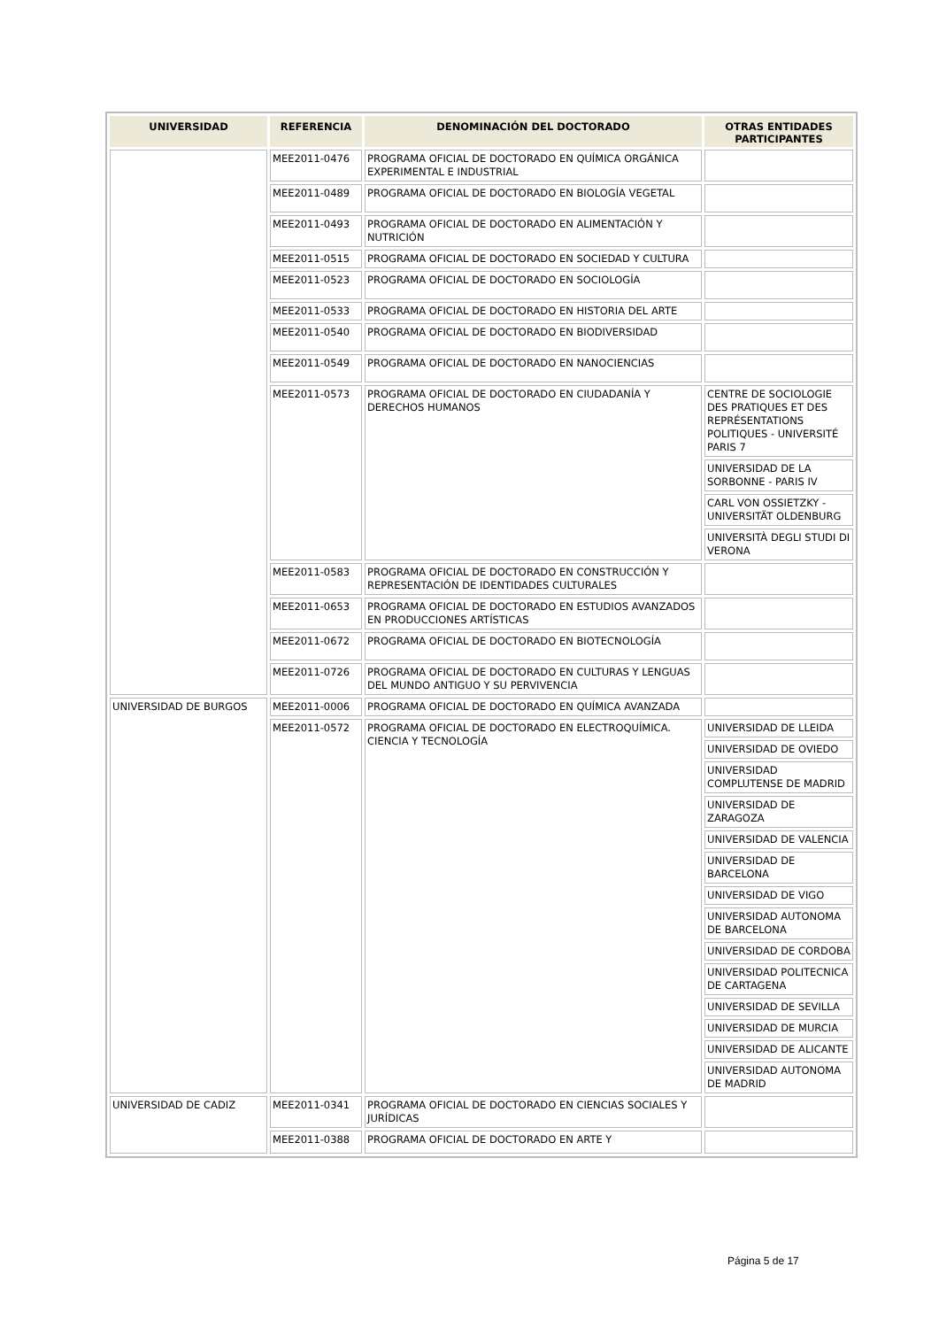| UNIVERSIDAD | REFERENCIA | DENOMINACIÓN DEL DOCTORADO | OTRAS ENTIDADES PARTICIPANTES |
| --- | --- | --- | --- |
| | MEE2011-0476 | PROGRAMA OFICIAL DE DOCTORADO EN QUÍMICA ORGÁNICA EXPERIMENTAL E INDUSTRIAL | |
| | MEE2011-0489 | PROGRAMA OFICIAL DE DOCTORADO EN BIOLOGÍA VEGETAL | |
| | MEE2011-0493 | PROGRAMA OFICIAL DE DOCTORADO EN ALIMENTACIÓN Y NUTRICIÓN | |
| | MEE2011-0515 | PROGRAMA OFICIAL DE DOCTORADO EN SOCIEDAD Y CULTURA | |
| | MEE2011-0523 | PROGRAMA OFICIAL DE DOCTORADO EN SOCIOLOGÍA | |
| | MEE2011-0533 | PROGRAMA OFICIAL DE DOCTORADO EN HISTORIA DEL ARTE | |
| | MEE2011-0540 | PROGRAMA OFICIAL DE DOCTORADO EN BIODIVERSIDAD | |
| | MEE2011-0549 | PROGRAMA OFICIAL DE DOCTORADO EN NANOCIENCIAS | |
| | MEE2011-0573 | PROGRAMA OFICIAL DE DOCTORADO EN CIUDADANÍA Y DERECHOS HUMANOS | CENTRE DE SOCIOLOGIE DES PRATIQUES ET DES REPRÉSENTATIONS POLITIQUES - UNIVERSITÉ PARIS 7 |
| | | | UNIVERSIDAD DE LA SORBONNE - PARIS IV |
| | | | CARL VON OSSIETZKY - UNIVERSITÄT OLDENBURG |
| | | | UNIVERSITÀ DEGLI STUDI DI VERONA |
| | MEE2011-0583 | PROGRAMA OFICIAL DE DOCTORADO EN CONSTRUCCIÓN Y REPRESENTACIÓN DE IDENTIDADES CULTURALES | |
| | MEE2011-0653 | PROGRAMA OFICIAL DE DOCTORADO EN ESTUDIOS AVANZADOS EN PRODUCCIONES ARTÍSTICAS | |
| | MEE2011-0672 | PROGRAMA OFICIAL DE DOCTORADO EN BIOTECNOLOGÍA | |
| | MEE2011-0726 | PROGRAMA OFICIAL DE DOCTORADO EN CULTURAS Y LENGUAS DEL MUNDO ANTIGUO Y SU PERVIVENCIA | |
| UNIVERSIDAD DE BURGOS | MEE2011-0006 | PROGRAMA OFICIAL DE DOCTORADO EN QUÍMICA AVANZADA | |
| | MEE2011-0572 | PROGRAMA OFICIAL DE DOCTORADO EN ELECTROQUÍMICA. CIENCIA Y TECNOLOGÍA | UNIVERSIDAD DE LLEIDA |
| | | | UNIVERSIDAD DE OVIEDO |
| | | | UNIVERSIDAD COMPLUTENSE DE MADRID |
| | | | UNIVERSIDAD DE ZARAGOZA |
| | | | UNIVERSIDAD DE VALENCIA |
| | | | UNIVERSIDAD DE BARCELONA |
| | | | UNIVERSIDAD DE VIGO |
| | | | UNIVERSIDAD AUTONOMA DE BARCELONA |
| | | | UNIVERSIDAD DE CORDOBA |
| | | | UNIVERSIDAD POLITECNICA DE CARTAGENA |
| | | | UNIVERSIDAD DE SEVILLA |
| | | | UNIVERSIDAD DE MURCIA |
| | | | UNIVERSIDAD DE ALICANTE |
| | | | UNIVERSIDAD AUTONOMA DE MADRID |
| UNIVERSIDAD DE CADIZ | MEE2011-0341 | PROGRAMA OFICIAL DE DOCTORADO EN CIENCIAS SOCIALES Y JURÍDICAS | |
| | MEE2011-0388 | PROGRAMA OFICIAL DE DOCTORADO EN ARTE Y | |
Página 5 de 17